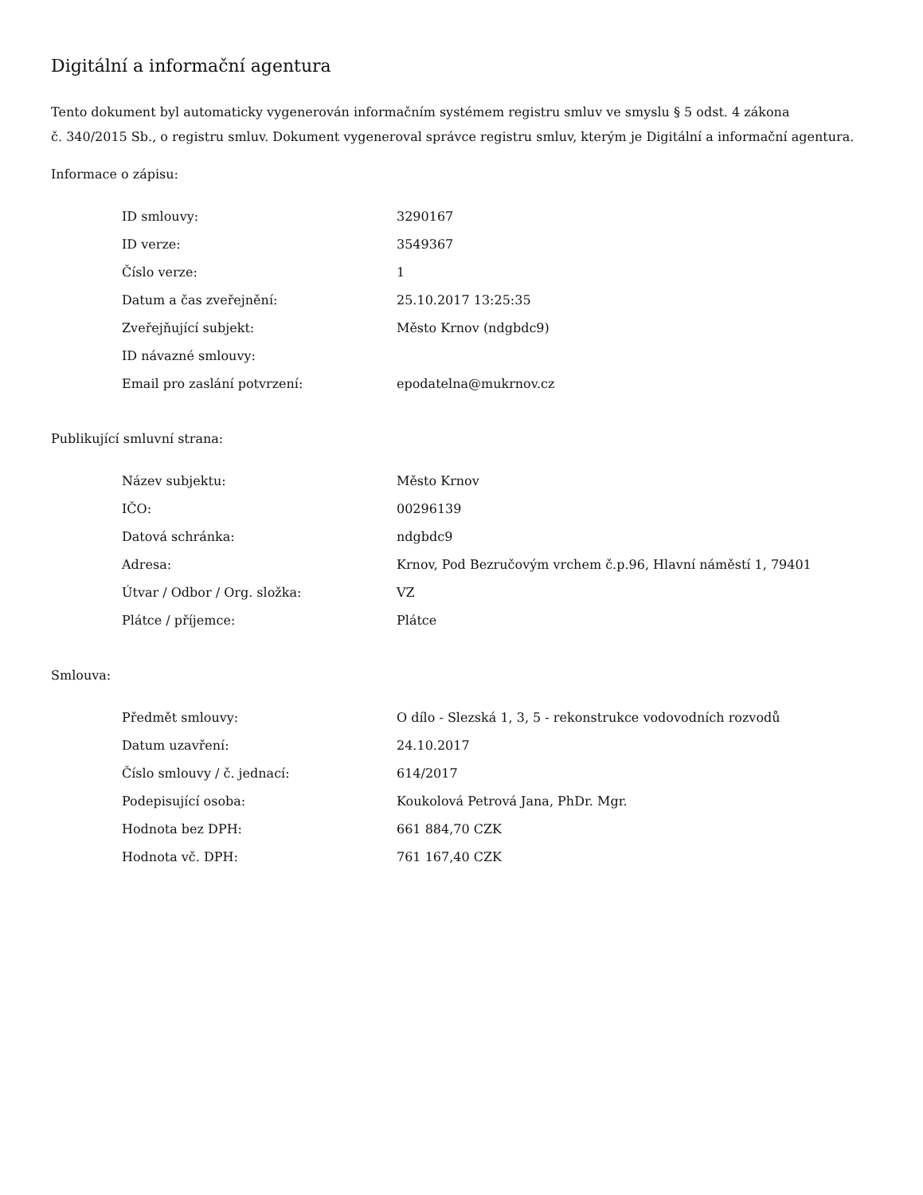Digitální a informační agentura
Tento dokument byl automaticky vygenerován informačním systémem registru smluv ve smyslu § 5 odst. 4 zákona
č. 340/2015 Sb., o registru smluv. Dokument vygeneroval správce registru smluv, kterým je Digitální a informační agentura.
Informace o zápisu:
| ID smlouvy: | 3290167 |
| ID verze: | 3549367 |
| Číslo verze: | 1 |
| Datum a čas zveřejnění: | 25.10.2017 13:25:35 |
| Zveřejňující subjekt: | Město Krnov (ndgbdc9) |
| ID návazné smlouvy: | |
| Email pro zaslání potvrzení: | epodatelna@mukrnov.cz |
Publikující smluvní strana:
| Název subjektu: | Město Krnov |
| IČO: | 00296139 |
| Datová schránka: | ndgbdc9 |
| Adresa: | Krnov, Pod Bezručovým vrchem č.p.96, Hlavní náměstí 1, 79401 |
| Útvar / Odbor / Org. složka: | VZ |
| Plátce / příjemce: | Plátce |
Smlouva:
| Předmět smlouvy: | O dílo - Slezská 1, 3, 5 - rekonstrukce vodovodních rozvodů |
| Datum uzavření: | 24.10.2017 |
| Číslo smlouvy / č. jednací: | 614/2017 |
| Podepisující osoba: | Koukolová Petrová Jana, PhDr. Mgr. |
| Hodnota bez DPH: | 661 884,70 CZK |
| Hodnota vč. DPH: | 761 167,40 CZK |